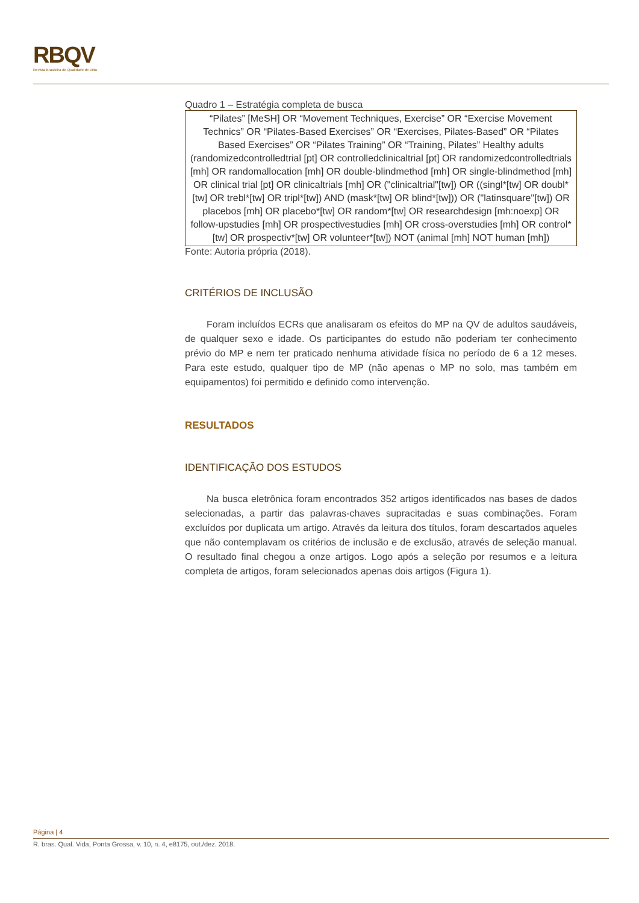RBQV
Revista Brasileira de Qualidade de Vida
Quadro 1 – Estratégia completa de busca
| “Pilates” [MeSH] OR “Movement Techniques, Exercise” OR “Exercise Movement Technics” OR “Pilates-Based Exercises” OR “Exercises, Pilates-Based” OR “Pilates Based Exercises” OR “Pilates Training” OR “Training, Pilates” Healthy adults (randomizedcontrolledtrial [pt] OR controlledclinicaltrial [pt] OR randomizedcontrolledtrials [mh] OR randomallocation [mh] OR double-blindmethod [mh] OR single-blindmethod [mh] OR clinical trial [pt] OR clinicaltrials [mh] OR ("clinicaltrial"[tw]) OR ((singl*[tw] OR doubl*[tw] OR trebl*[tw] OR tripl*[tw]) AND (mask*[tw] OR blind*[tw])) OR ("latinsquare"[tw]) OR placebos [mh] OR placebo*[tw] OR random*[tw] OR researchdesign [mh:noexp] OR follow-upstudies [mh] OR prospectivestudies [mh] OR cross-overstudies [mh] OR control*[tw] OR prospectiv*[tw] OR volunteer*[tw]) NOT (animal [mh] NOT human [mh]) |
Fonte: Autoria própria (2018).
CRITÉRIOS DE INCLUSÃO
Foram incluídos ECRs que analisaram os efeitos do MP na QV de adultos saudáveis, de qualquer sexo e idade. Os participantes do estudo não poderiam ter conhecimento prévio do MP e nem ter praticado nenhuma atividade física no período de 6 a 12 meses. Para este estudo, qualquer tipo de MP (não apenas o MP no solo, mas também em equipamentos) foi permitido e definido como intervenção.
RESULTADOS
IDENTIFICAÇÃO DOS ESTUDOS
Na busca eletrônica foram encontrados 352 artigos identificados nas bases de dados selecionadas, a partir das palavras-chaves supracitadas e suas combinações. Foram excluídos por duplicata um artigo. Através da leitura dos títulos, foram descartados aqueles que não contemplavam os critérios de inclusão e de exclusão, através de seleção manual. O resultado final chegou a onze artigos. Logo após a seleção por resumos e a leitura completa de artigos, foram selecionados apenas dois artigos (Figura 1).
Página | 4
R. bras. Qual. Vida, Ponta Grossa, v. 10, n. 4, e8175, out./dez. 2018.